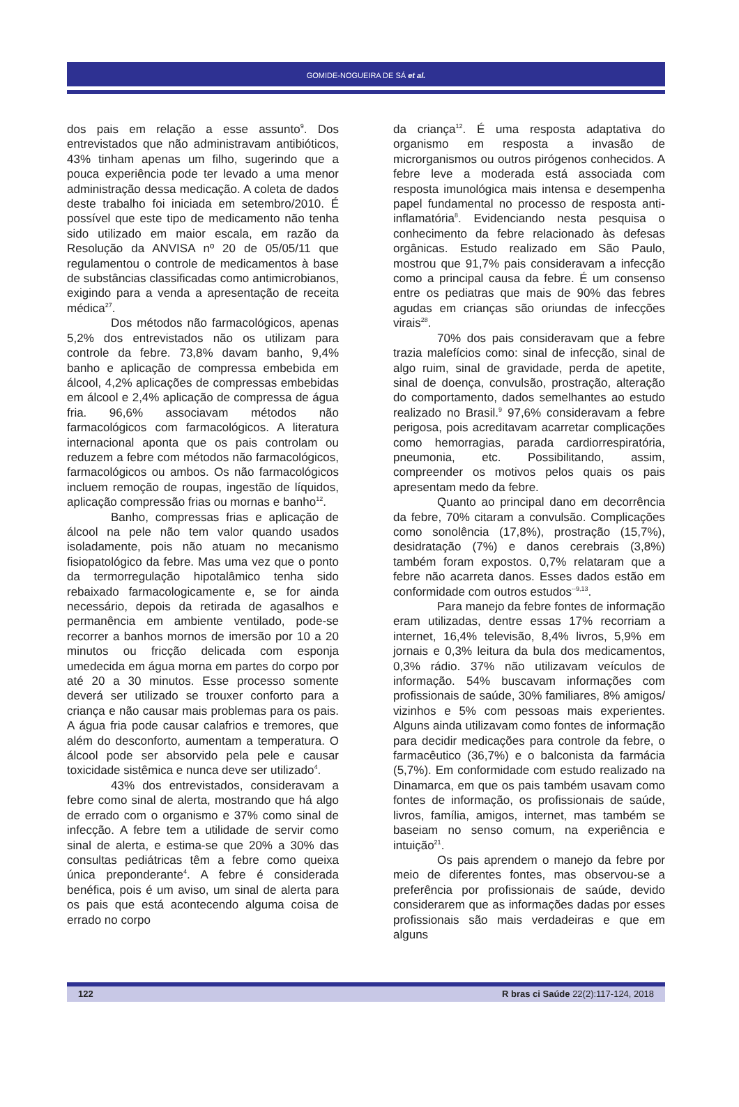GOMIDE-NOGUEIRA DE SÁ et al.
dos pais em relação a esse assunto<sup>9</sup>. Dos entrevistados que não administravam antibióticos, 43% tinham apenas um filho, sugerindo que a pouca experiência pode ter levado a uma menor administração dessa medicação. A coleta de dados deste trabalho foi iniciada em setembro/2010. É possível que este tipo de medicamento não tenha sido utilizado em maior escala, em razão da Resolução da ANVISA nº 20 de 05/05/11 que regulamentou o controle de medicamentos à base de substâncias classificadas como antimicrobianos, exigindo para a venda a apresentação de receita médica<sup>27</sup>.
Dos métodos não farmacológicos, apenas 5,2% dos entrevistados não os utilizam para controle da febre. 73,8% davam banho, 9,4% banho e aplicação de compressa embebida em álcool, 4,2% aplicações de compressas embebidas em álcool e 2,4% aplicação de compressa de água fria. 96,6% associavam métodos não farmacológicos com farmacológicos. A literatura internacional aponta que os pais controlam ou reduzem a febre com métodos não farmacológicos, farmacológicos ou ambos. Os não farmacológicos incluem remoção de roupas, ingestão de líquidos, aplicação compressão frias ou mornas e banho<sup>12</sup>.
Banho, compressas frias e aplicação de álcool na pele não tem valor quando usados isoladamente, pois não atuam no mecanismo fisiopatológico da febre. Mas uma vez que o ponto da termorregulação hipotalâmico tenha sido rebaixado farmacologicamente e, se for ainda necessário, depois da retirada de agasalhos e permanência em ambiente ventilado, pode-se recorrer a banhos mornos de imersão por 10 a 20 minutos ou fricção delicada com esponja umedecida em água morna em partes do corpo por até 20 a 30 minutos. Esse processo somente deverá ser utilizado se trouxer conforto para a criança e não causar mais problemas para os pais. A água fria pode causar calafrios e tremores, que além do desconforto, aumentam a temperatura. O álcool pode ser absorvido pela pele e causar toxicidade sistêmica e nunca deve ser utilizado<sup>4</sup>.
43% dos entrevistados, consideravam a febre como sinal de alerta, mostrando que há algo de errado com o organismo e 37% como sinal de infecção. A febre tem a utilidade de servir como sinal de alerta, e estima-se que 20% a 30% das consultas pediátricas têm a febre como queixa única preponderante<sup>4</sup>. A febre é considerada benéfica, pois é um aviso, um sinal de alerta para os pais que está acontecendo alguma coisa de errado no corpo
da criança<sup>12</sup>. É uma resposta adaptativa do organismo em resposta a invasão de microrganismos ou outros pirógenos conhecidos. A febre leve a moderada está associada com resposta imunológica mais intensa e desempenha papel fundamental no processo de resposta anti-inflamatória<sup>8</sup>. Evidenciando nesta pesquisa o conhecimento da febre relacionado às defesas orgânicas. Estudo realizado em São Paulo, mostrou que 91,7% pais consideravam a infecção como a principal causa da febre. É um consenso entre os pediatras que mais de 90% das febres agudas em crianças são oriundas de infecções virais<sup>28</sup>.
70% dos pais consideravam que a febre trazia malefícios como: sinal de infecção, sinal de algo ruim, sinal de gravidade, perda de apetite, sinal de doença, convulsão, prostração, alteração do comportamento, dados semelhantes ao estudo realizado no Brasil.<sup>9</sup> 97,6% consideravam a febre perigosa, pois acreditavam acarretar complicações como hemorragias, parada cardiorrespiratória, pneumonia, etc. Possibilitando, assim, compreender os motivos pelos quais os pais apresentam medo da febre.
Quanto ao principal dano em decorrência da febre, 70% citaram a convulsão. Complicações como sonolência (17,8%), prostração (15,7%), desidratação (7%) e danos cerebrais (3,8%) também foram expostos. 0,7% relataram que a febre não acarreta danos. Esses dados estão em conformidade com outros estudos<sup>--9,13</sup>.
Para manejo da febre fontes de informação eram utilizadas, dentre essas 17% recorriam a internet, 16,4% televisão, 8,4% livros, 5,9% em jornais e 0,3% leitura da bula dos medicamentos, 0,3% rádio. 37% não utilizavam veículos de informação. 54% buscavam informações com profissionais de saúde, 30% familiares, 8% amigos/ vizinhos e 5% com pessoas mais experientes. Alguns ainda utilizavam como fontes de informação para decidir medicações para controle da febre, o farmacêutico (36,7%) e o balconista da farmácia (5,7%). Em conformidade com estudo realizado na Dinamarca, em que os pais também usavam como fontes de informação, os profissionais de saúde, livros, família, amigos, internet, mas também se baseiam no senso comum, na experiência e intuição<sup>21</sup>.
Os pais aprendem o manejo da febre por meio de diferentes fontes, mas observou-se a preferência por profissionais de saúde, devido considerarem que as informações dadas por esses profissionais são mais verdadeiras e que em alguns
122 R bras ci Saúde 22(2):117-124, 2018